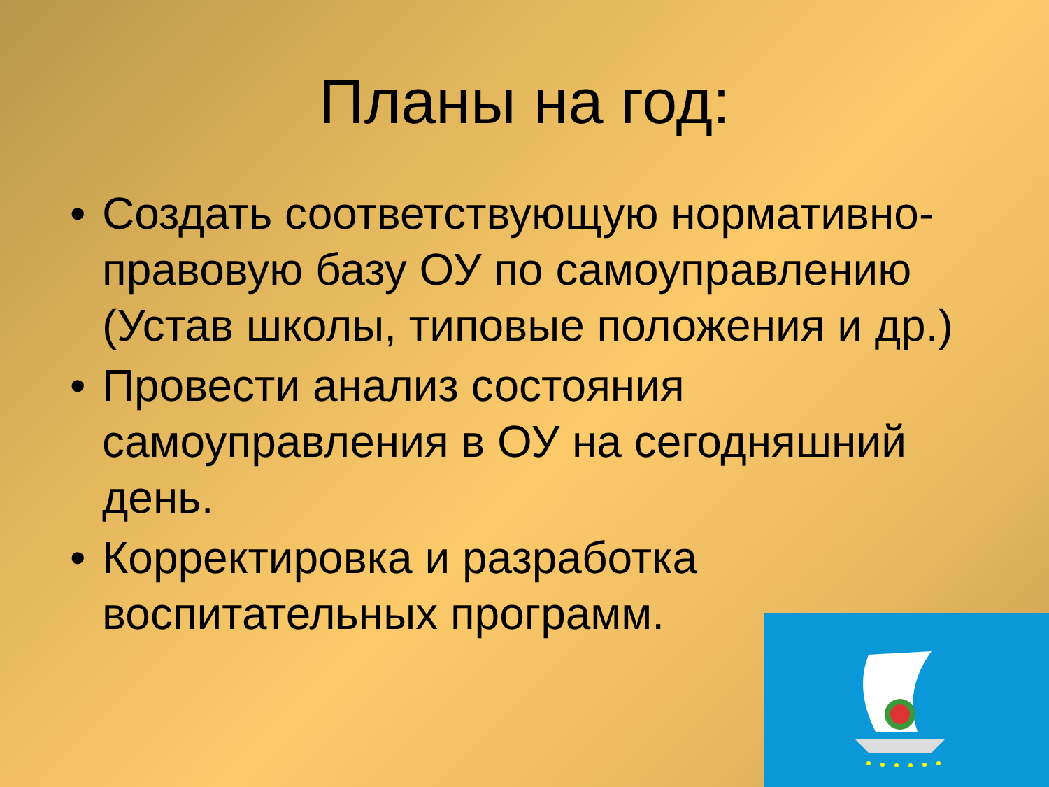Планы на год:
• Создать соответствующую нормативно-правовую базу ОУ по самоуправлению (Устав школы, типовые положения и др.)
• Провести анализ состояния самоуправления в ОУ на сегодняшний день.
• Корректировка и разработка воспитательных программ.